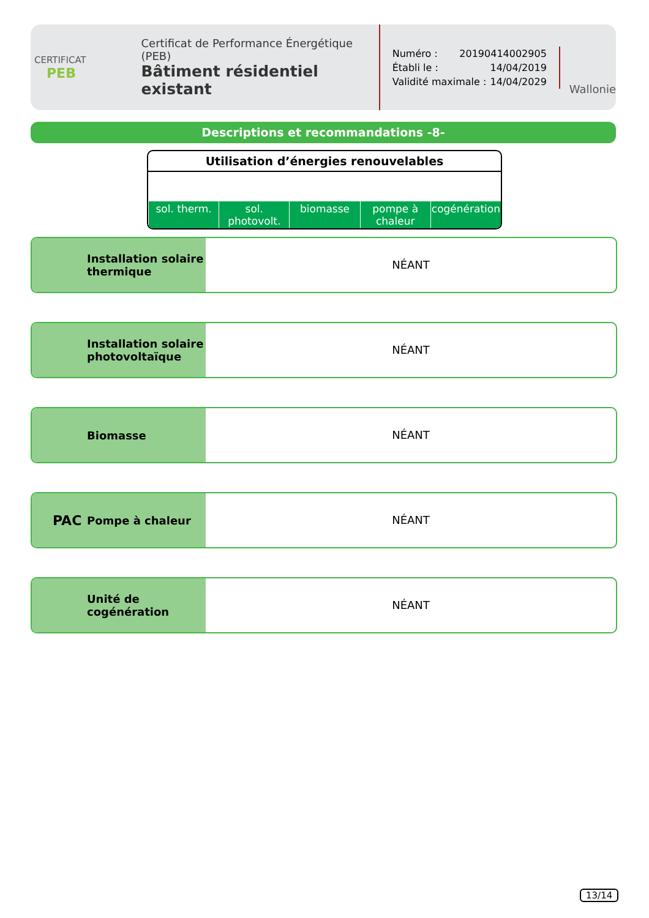CERTIFICAT
PEB
Certificat de Performance Énergétique (PEB)
Bâtiment résidentiel existant
Numéro : 20190414002905
Établi le : 14/04/2019
Validité maximale : 14/04/2029
Wallonie
Descriptions et recommandations -8-
Utilisation d’énergies renouvelables
sol. therm. sol. photovolt. biomasse pompe à chaleur cogénération
Installation solaire thermique
NÉANT
Installation solaire photovoltaïque
NÉANT
Biomasse
NÉANT
PAC Pompe à chaleur
NÉANT
Unité de cogénération
NÉANT
13/14